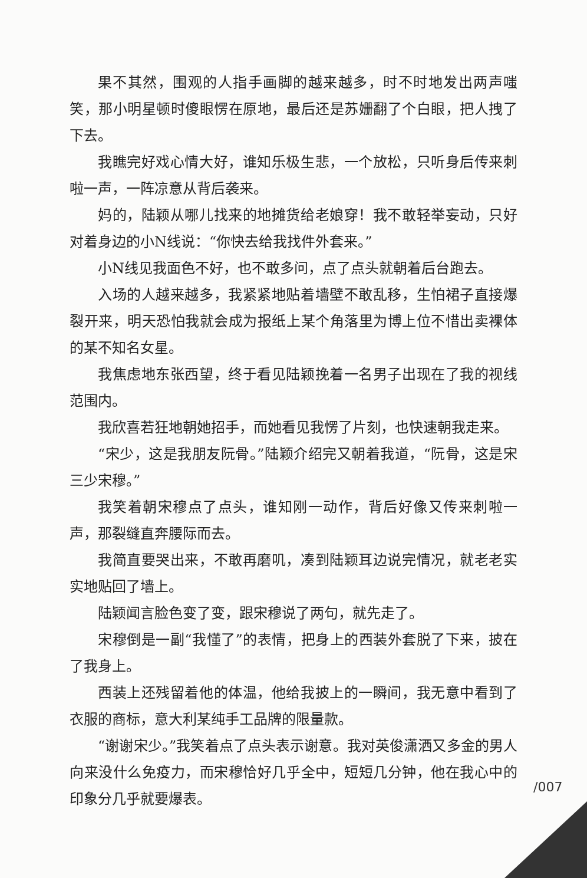果不其然，围观的人指手画脚的越来越多，时不时地发出两声嗤笑，那小明星顿时傻眼愣在原地，最后还是苏姗翻了个白眼，把人拽了下去。
我瞧完好戏心情大好，谁知乐极生悲，一个放松，只听身后传来刺啦一声，一阵凉意从背后袭来。
妈的，陆颖从哪儿找来的地摊货给老娘穿！我不敢轻举妄动，只好对着身边的小N线说：“你快去给我找件外套来。”
小N线见我面色不好，也不敢多问，点了点头就朝着后台跑去。
入场的人越来越多，我紧紧地贴着墙壁不敢乱移，生怕裙子直接爆裂开来，明天恐怕我就会成为报纸上某个角落里为博上位不惜出卖裸体的某不知名女星。
我焦虑地东张西望，终于看见陆颖挽着一名男子出现在了我的视线范围内。
我欣喜若狂地朝她招手，而她看见我愣了片刻，也快速朝我走来。
“宋少，这是我朋友阮骨。”陆颖介绍完又朝着我道，“阮骨，这是宋三少宋穆。”
我笑着朝宋穆点了点头，谁知刚一动作，背后好像又传来刺啦一声，那裂缝直奔腰际而去。
我简直要哭出来，不敢再磨叽，凑到陆颖耳边说完情况，就老老实实地贴回了墙上。
陆颖闻言脸色变了变，跟宋穆说了两句，就先走了。
宋穆倒是一副“我懂了”的表情，把身上的西装外套脱了下来，披在了我身上。
西装上还残留着他的体温，他给我披上的一瞬间，我无意中看到了衣服的商标，意大利某纯手工品牌的限量款。
“谢谢宋少。”我笑着点了点头表示谢意。我对英俊潇洒又多金的男人向来没什么免疫力，而宋穆恰好几乎全中，短短几分钟，他在我心中的印象分几乎就要爆表。
/007